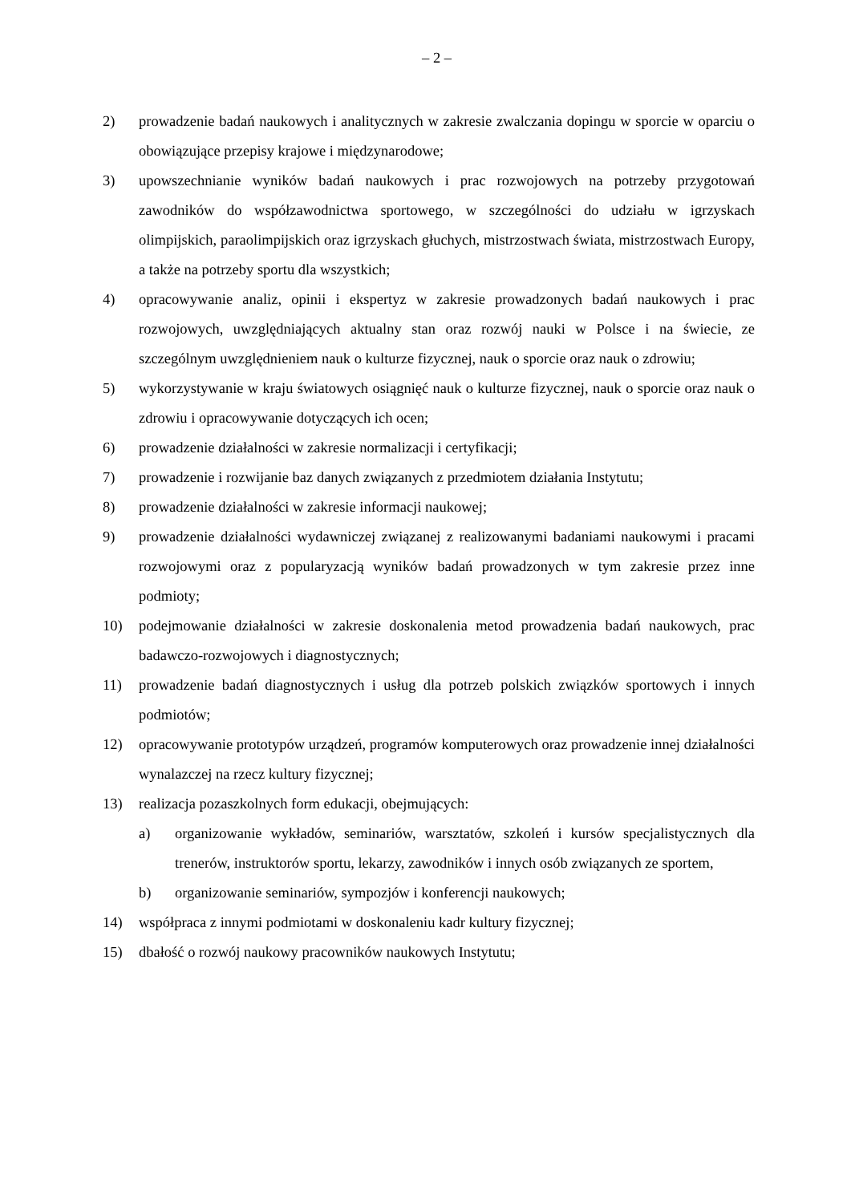– 2 –
2) prowadzenie badań naukowych i analitycznych w zakresie zwalczania dopingu w sporcie w oparciu o obowiązujące przepisy krajowe i międzynarodowe;
3) upowszechnianie wyników badań naukowych i prac rozwojowych na potrzeby przygotowań zawodników do współzawodnictwa sportowego, w szczególności do udziału w igrzyskach olimpijskich, paraolimpijskich oraz igrzyskach głuchych, mistrzostwach świata, mistrzostwach Europy, a także na potrzeby sportu dla wszystkich;
4) opracowywanie analiz, opinii i ekspertyz w zakresie prowadzonych badań naukowych i prac rozwojowych, uwzględniających aktualny stan oraz rozwój nauki w Polsce i na świecie, ze szczególnym uwzględnieniem nauk o kulturze fizycznej, nauk o sporcie oraz nauk o zdrowiu;
5) wykorzystywanie w kraju światowych osiągnięć nauk o kulturze fizycznej, nauk o sporcie oraz nauk o zdrowiu i opracowywanie dotyczących ich ocen;
6) prowadzenie działalności w zakresie normalizacji i certyfikacji;
7) prowadzenie i rozwijanie baz danych związanych z przedmiotem działania Instytutu;
8) prowadzenie działalności w zakresie informacji naukowej;
9) prowadzenie działalności wydawniczej związanej z realizowanymi badaniami naukowymi i pracami rozwojowymi oraz z popularyzacją wyników badań prowadzonych w tym zakresie przez inne podmioty;
10) podejmowanie działalności w zakresie doskonalenia metod prowadzenia badań naukowych, prac badawczo-rozwojowych i diagnostycznych;
11) prowadzenie badań diagnostycznych i usług dla potrzeb polskich związków sportowych i innych podmiotów;
12) opracowywanie prototypów urządzeń, programów komputerowych oraz prowadzenie innej działalności wynalazczej na rzecz kultury fizycznej;
13) realizacja pozaszkolnych form edukacji, obejmujących:
a) organizowanie wykładów, seminariów, warsztatów, szkoleń i kursów specjalistycznych dla trenerów, instruktorów sportu, lekarzy, zawodników i innych osób związanych ze sportem,
b) organizowanie seminariów, sympozjów i konferencji naukowych;
14) współpraca z innymi podmiotami w doskonaleniu kadr kultury fizycznej;
15) dbałość o rozwój naukowy pracowników naukowych Instytutu;